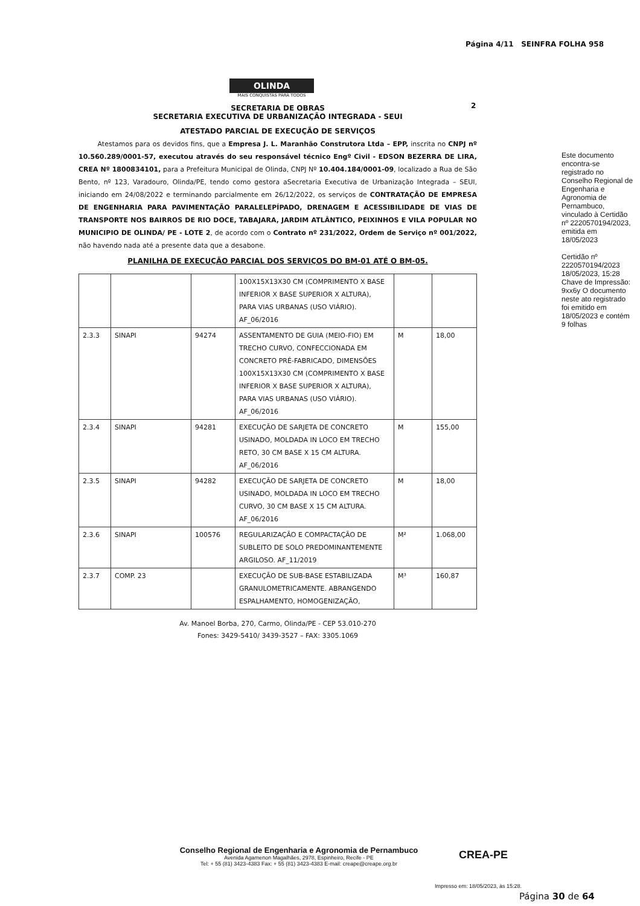Página 4/11 SEINFRA FOLHA 958
OLINDA
MAIS CONQUISTAS PARA TODOS
2
SECRETARIA DE OBRAS
SECRETARIA EXECUTIVA DE URBANIZAÇÃO INTEGRADA - SEUI
ATESTADO PARCIAL DE EXECUÇÃO DE SERVIÇOS
Atestamos para os devidos fins, que a Empresa J. L. Maranhão Construtora Ltda – EPP, inscrita no CNPJ nº 10.560.289/0001-57, executou através do seu responsável técnico Engº Civil - EDSON BEZERRA DE LIRA, CREA Nº 1800834101, para a Prefeitura Municipal de Olinda, CNPJ Nº 10.404.184/0001-09, localizado a Rua de São Bento, nº 123, Varadouro, Olinda/PE, tendo como gestora aSecretaria Executiva de Urbanização Integrada – SEUI, iniciando em 24/08/2022 e terminando parcialmente em 26/12/2022, os serviços de CONTRATAÇÃO DE EMPRESA DE ENGENHARIA PARA PAVIMENTAÇÃO PARALELEPÍPADO, DRENAGEM E ACESSIBILIDADE DE VIAS DE TRANSPORTE NOS BAIRROS DE RIO DOCE, TABAJARA, JARDIM ATLÂNTICO, PEIXINHOS E VILA POPULAR NO MUNICIPIO DE OLINDA/ PE - LOTE 2, de acordo com o Contrato nº 231/2022, Ordem de Serviço nº 001/2022, não havendo nada até a presente data que a desabone.
PLANILHA DE EXECUÇÃO PARCIAL DOS SERVIÇOS DO BM-01 ATÉ O BM-05.
| | | | 100X15X13X30 CM (COMPRIMENTO X BASE INFERIOR X BASE SUPERIOR X ALTURA), PARA VIAS URBANAS (USO VIÁRIO). AF_06/2016 | | |
| 2.3.3 | SINAPI | 94274 | ASSENTAMENTO DE GUIA (MEIO-FIO) EM TRECHO CURVO, CONFECCIONADA EM CONCRETO PRÉ-FABRICADO, DIMENSÕES 100X15X13X30 CM (COMPRIMENTO X BASE INFERIOR X BASE SUPERIOR X ALTURA), PARA VIAS URBANAS (USO VIÁRIO). AF_06/2016 | M | 18,00 |
| 2.3.4 | SINAPI | 94281 | EXECUÇÃO DE SARJETA DE CONCRETO USINADO, MOLDADA IN LOCO EM TRECHO RETO, 30 CM BASE X 15 CM ALTURA. AF_06/2016 | M | 155,00 |
| 2.3.5 | SINAPI | 94282 | EXECUÇÃO DE SARJETA DE CONCRETO USINADO, MOLDADA IN LOCO EM TRECHO CURVO, 30 CM BASE X 15 CM ALTURA. AF_06/2016 | M | 18,00 |
| 2.3.6 | SINAPI | 100576 | REGULARIZAÇÃO E COMPACTAÇÃO DE SUBLEITO DE SOLO PREDOMINANTEMENTE ARGILOSO. AF_11/2019 | M² | 1.068,00 |
| 2.3.7 | COMP. 23 | | EXECUÇÃO DE SUB-BASE ESTABILIZADA GRANULOMETRICAMENTE. ABRANGENDO ESPALHAMENTO, HOMOGENIZAÇÃO, | M³ | 160,87 |
Av. Manoel Borba, 270, Carmo, Olinda/PE - CEP 53.010-270
Fones: 3429-5410/ 3439-3527 – FAX: 3305.1069
Este documento encontra-se registrado no Conselho Regional de Engenharia e Agronomia de Pernambuco, vinculado à Certidão nº 2220570194/2023, emitida em 18/05/2023
Certidão nº 2220570194/2023 18/05/2023, 15:28 Chave de Impressão: 9xx6y O documento neste ato registrado foi emitido em 18/05/2023 e contém 9 folhas
Conselho Regional de Engenharia e Agronomia de Pernambuco
Avenida Agamenon Magalhães, 2978, Espinheiro, Recife - PE
Tel: + 55 (81) 3423-4383 Fax: + 55 (81) 3423-4383 E-mail: creape@creape.org.br
CREA-PE
Impresso em: 18/05/2023, às 15:28.
Página 30 de 64